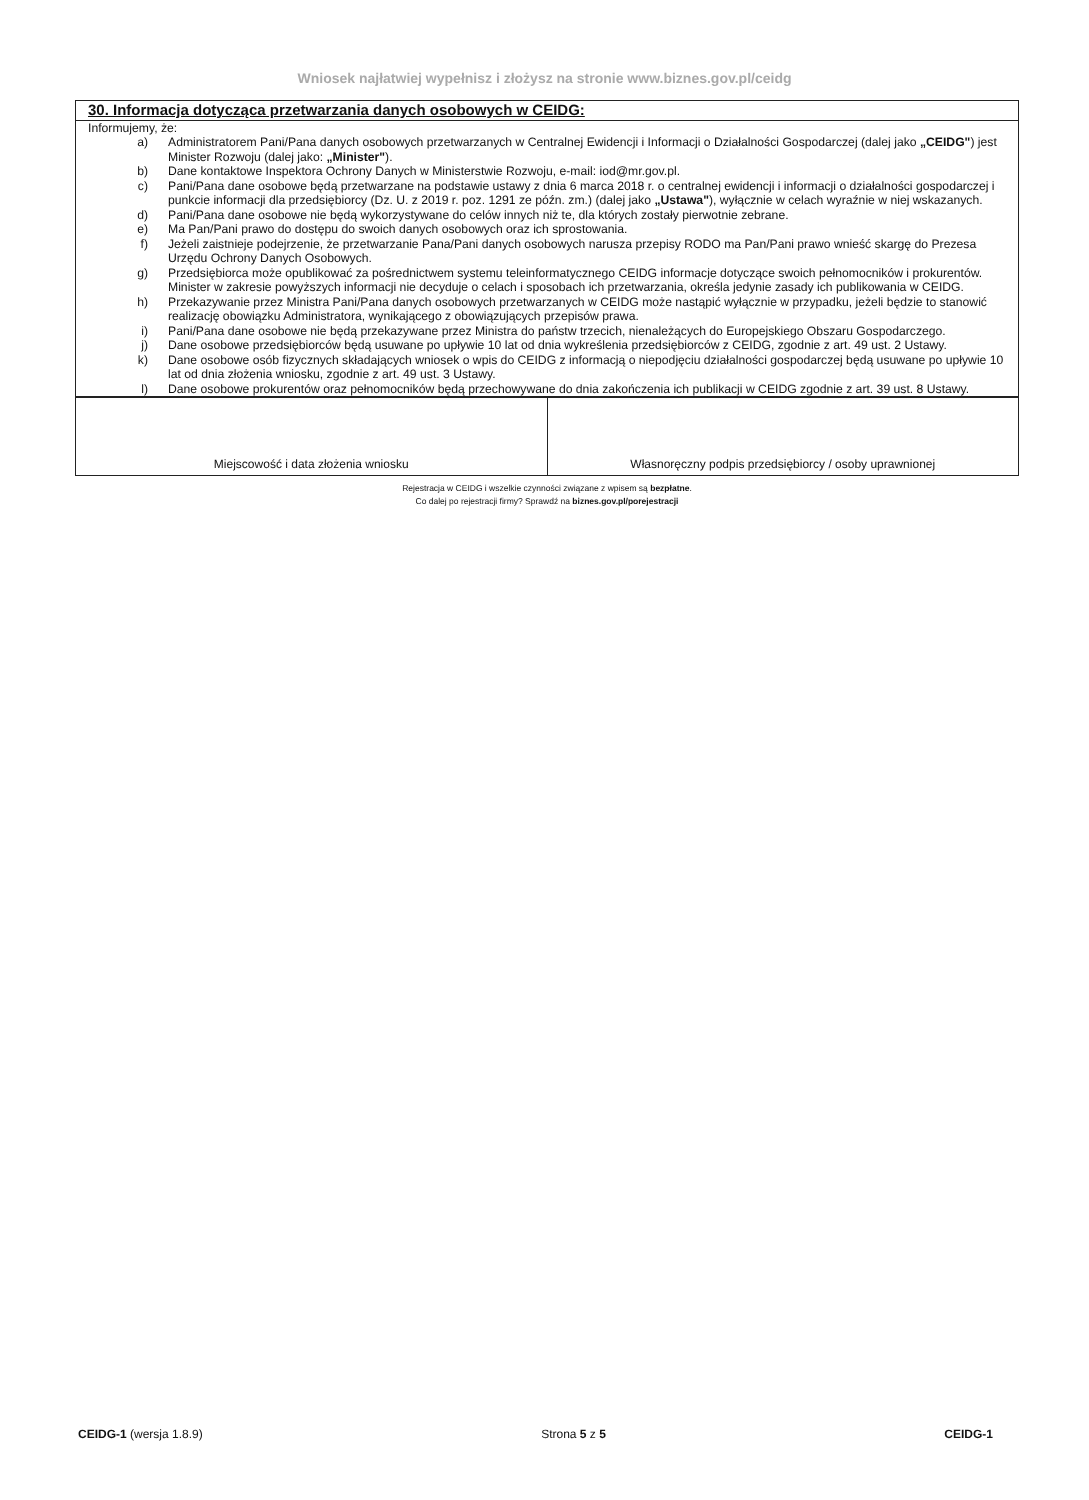Wniosek najłatwiej wypełnisz i złożysz na stronie www.biznes.gov.pl/ceidg
30. Informacja dotycząca przetwarzania danych osobowych w CEIDG:
Informujemy, że:
| a) | Administratorem Pani/Pana danych osobowych przetwarzanych w Centralnej Ewidencji i Informacji o Działalności Gospodarczej (dalej jako „CEIDG" ) jest Minister Rozwoju (dalej jako: „Minister" ). |
| b) | Dane kontaktowe Inspektora Ochrony Danych w Ministerstwie Rozwoju, e-mail: iod@mr.gov.pl. |
| c) | Pani/Pana dane osobowe będą przetwarzane na podstawie ustawy z dnia 6 marca 2018 r. o centralnej ewidencji i informacji o działalności gospodarczej i punkcie informacji dla przedsiębiorcy (Dz. U. z 2019 r. poz. 1291 ze późn. zm.) (dalej jako „Ustawa" ), wyłącznie w celach wyraźnie w niej wskazanych. |
| d) | Pani/Pana dane osobowe nie będą wykorzystywane do celów innych niż te, dla których zostały pierwotnie zebrane. |
| e) | Ma Pan/Pani prawo do dostępu do swoich danych osobowych oraz ich sprostowania. |
| f) | Jeżeli zaistnieje podejrzenie, że przetwarzanie Pana/Pani danych osobowych narusza przepisy RODO ma Pan/Pani prawo wnieść skargę do Prezesa Urzędu Ochrony Danych Osobowych. |
| g) | Przedsiębiorca może opublikować za pośrednictwem systemu teleinformatycznego CEIDG informacje dotyczące swoich pełnomocników i prokurentów. Minister w zakresie powyższych informacji nie decyduje o celach i sposobach ich przetwarzania, określa jedynie zasady ich publikowania w CEIDG. |
| h) | Przekazywanie przez Ministra Pani/Pana danych osobowych przetwarzanych w CEIDG może nastąpić wyłącznie w przypadku, jeżeli będzie to stanowić realizację obowiązku Administratora, wynikającego z obowiązujących przepisów prawa. |
| i) | Pani/Pana dane osobowe nie będą przekazywane przez Ministra do państw trzecich, nienależących do Europejskiego Obszaru Gospodarczego. |
| j) | Dane osobowe przedsiębiorców będą usuwane po upływie 10 lat od dnia wykreślenia przedsiębiorców z CEIDG, zgodnie z art. 49 ust. 2 Ustawy. |
| k) | Dane osobowe osób fizycznych składających wniosek o wpis do CEIDG z informacją o niepodjęciu działalności gospodarczej będą usuwane po upływie 10 lat od dnia złożenia wniosku, zgodnie z art. 49 ust. 3 Ustawy. |
| l) | Dane osobowe prokurentów oraz pełnomocników będą przechowywane do dnia zakończenia ich publikacji w CEIDG zgodnie z art. 39 ust. 8 Ustawy. |
| Miejscowość i data złożenia wniosku | Własnoręczny podpis przedsiębiorcy / osoby uprawnionej |
Rejestracja w CEIDG i wszelkie czynności związane z wpisem są bezpłatne.
Co dalej po rejestracji firmy? Sprawdź na biznes.gov.pl/porejestracji
CEIDG-1 (wersja 1.8.9) Strona 5 z 5 CEIDG-1